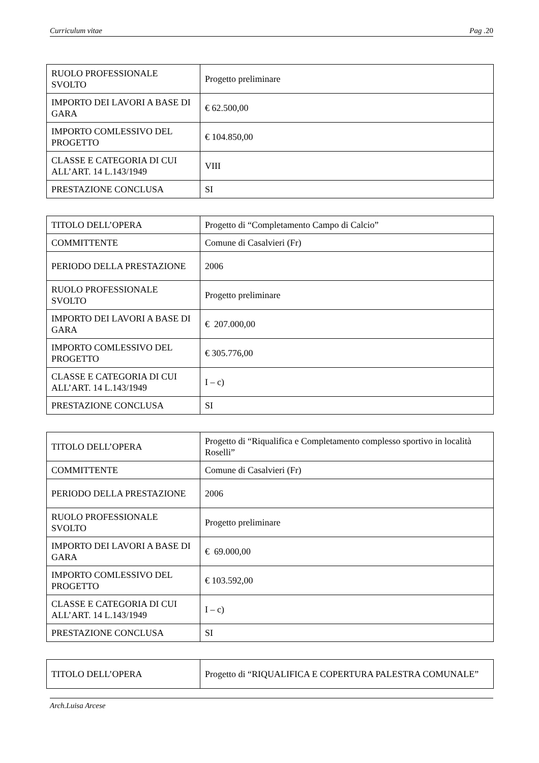Curriculum vitae Pag .20
| RUOLO PROFESSIONALE SVOLTO | Progetto preliminare |
| IMPORTO DEI LAVORI A BASE DI GARA | € 62.500,00 |
| IMPORTO COMLESSIVO DEL PROGETTO | € 104.850,00 |
| CLASSE E CATEGORIA DI CUI ALL’ART. 14 L.143/1949 | VIII |
| PRESTAZIONE CONCLUSA | SI |
| TITOLO DELL’OPERA | Progetto di “Completamento Campo di Calcio” |
| COMMITTENTE | Comune di Casalvieri (Fr) |
| PERIODO DELLA PRESTAZIONE | 2006 |
| RUOLO PROFESSIONALE SVOLTO | Progetto preliminare |
| IMPORTO DEI LAVORI A BASE DI GARA | € 207.000,00 |
| IMPORTO COMLESSIVO DEL PROGETTO | € 305.776,00 |
| CLASSE E CATEGORIA DI CUI ALL’ART. 14 L.143/1949 | I – c) |
| PRESTAZIONE CONCLUSA | SI |
| TITOLO DELL’OPERA | Progetto di “Riqualifica e Completamento complesso sportivo in località Roselli” |
| COMMITTENTE | Comune di Casalvieri (Fr) |
| PERIODO DELLA PRESTAZIONE | 2006 |
| RUOLO PROFESSIONALE SVOLTO | Progetto preliminare |
| IMPORTO DEI LAVORI A BASE DI GARA | € 69.000,00 |
| IMPORTO COMLESSIVO DEL PROGETTO | € 103.592,00 |
| CLASSE E CATEGORIA DI CUI ALL’ART. 14 L.143/1949 | I – c) |
| PRESTAZIONE CONCLUSA | SI |
| TITOLO DELL’OPERA | Progetto di “RIQUALIFICA E COPERTURA PALESTRA COMUNALE” |
Arch.Luisa Arcese